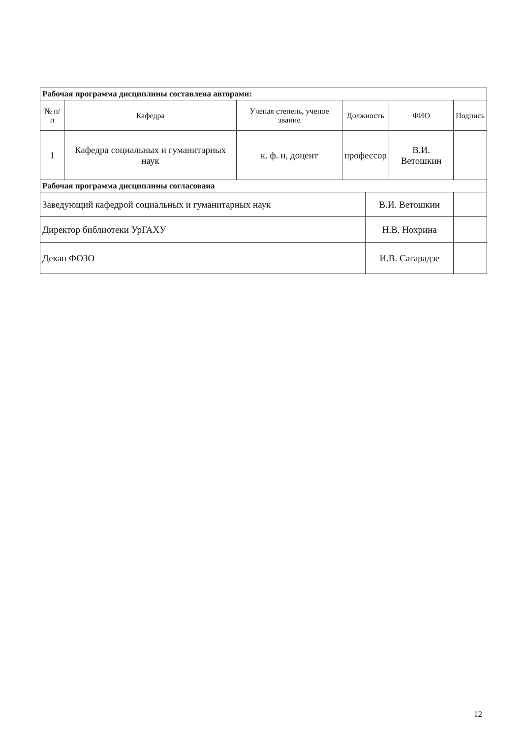| Рабочая программа дисциплины составлена авторами: | | | | | | |
| № п/п | Кафедра | Ученая степень, ученое звание | Должность | | ФИО | Подпись |
| 1 | Кафедра социальных и гуманитарных наук | к. ф. н, доцент | профессор | | В.И. Ветошкин | |
| Рабочая программа дисциплины согласована | | | | | | |
| Заведующий кафедрой социальных и гуманитарных наук | | | | В.И. Ветошкин | | |
| Директор библиотеки УрГАХУ | | | | Н.В. Нохрина | | |
| Декан ФОЗО | | | | И.В. Сагарадзе | | |
12